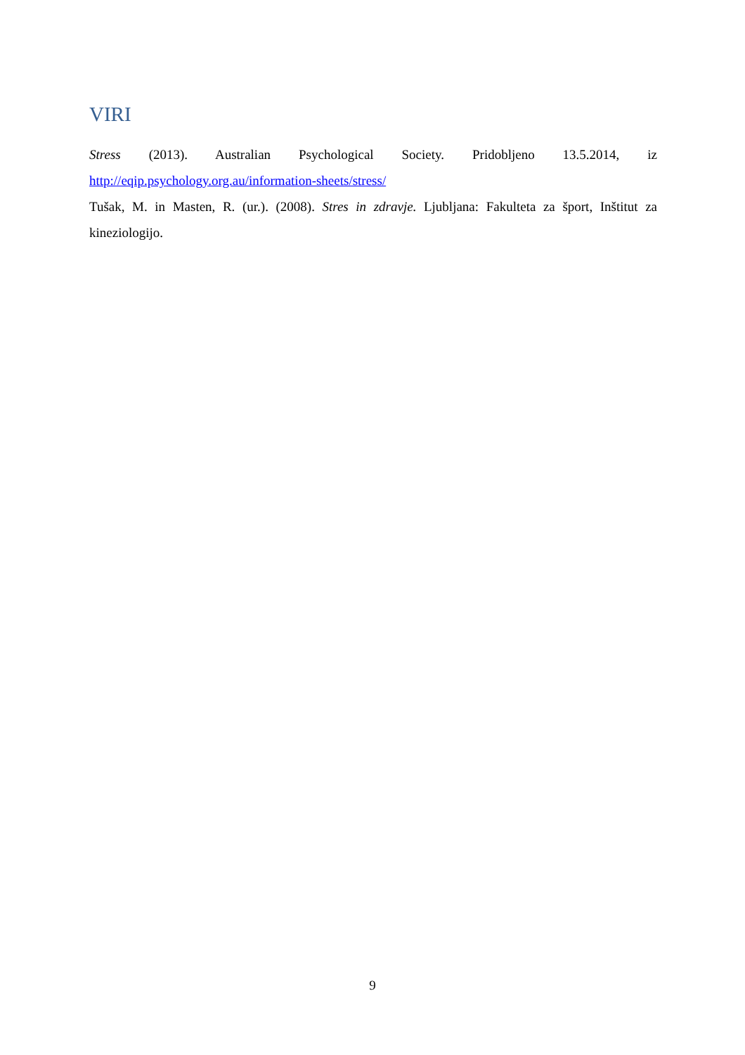VIRI
Stress (2013). Australian Psychological Society. Pridobljeno 13.5.2014, iz http://eqip.psychology.org.au/information-sheets/stress/
Tušak, M. in Masten, R. (ur.). (2008). Stres in zdravje. Ljubljana: Fakulteta za šport, Inštitut za kineziologijo.
9